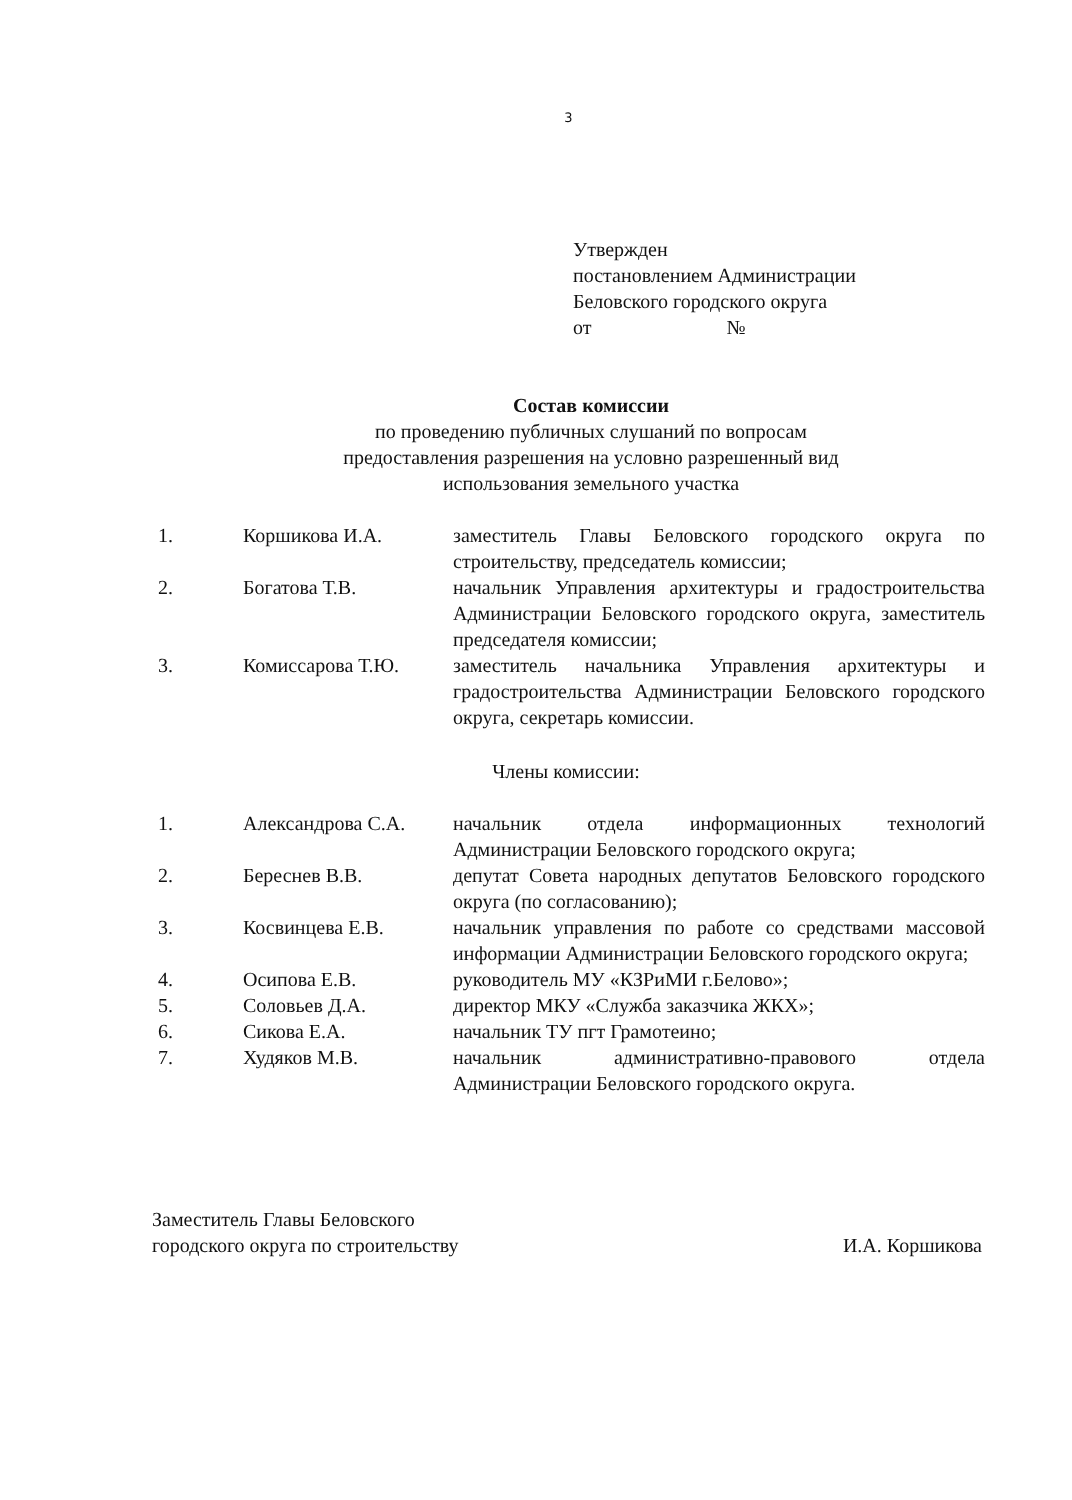3
Утвержден
постановлением Администрации
Беловского городского округа
от №
Состав комиссии
по проведению публичных слушаний по вопросам
предоставления разрешения на условно разрешенный вид
использования земельного участка
| 1. | Коршикова И.А. | заместитель Главы Беловского городского округа по строительству, председатель комиссии; |
| 2. | Богатова Т.В. | начальник Управления архитектуры и градостроительства Администрации Беловского городского округа, заместитель председателя комиссии; |
| 3. | Комиссарова Т.Ю. | заместитель начальника Управления архитектуры и градостроительства Администрации Беловского городского округа, секретарь комиссии. |
Члены комиссии:
| 1. | Александрова С.А. | начальник отдела информационных технологий Администрации Беловского городского округа; |
| 2. | Береснев В.В. | депутат Совета народных депутатов Беловского городского округа (по согласованию); |
| 3. | Косвинцева Е.В. | начальник управления по работе со средствами массовой информации Администрации Беловского городского округа; |
| 4. | Осипова Е.В. | руководитель МУ «КЗРиМИ г.Белово»; |
| 5. | Соловьев Д.А. | директор МКУ «Служба заказчика ЖКХ»; |
| 6. | Сикова Е.А. | начальник ТУ пгт Грамотеино; |
| 7. | Худяков М.В. | начальник административно-правового отдела Администрации Беловского городского округа. |
Заместитель Главы Беловского
городского округа по строительству
И.А. Коршикова